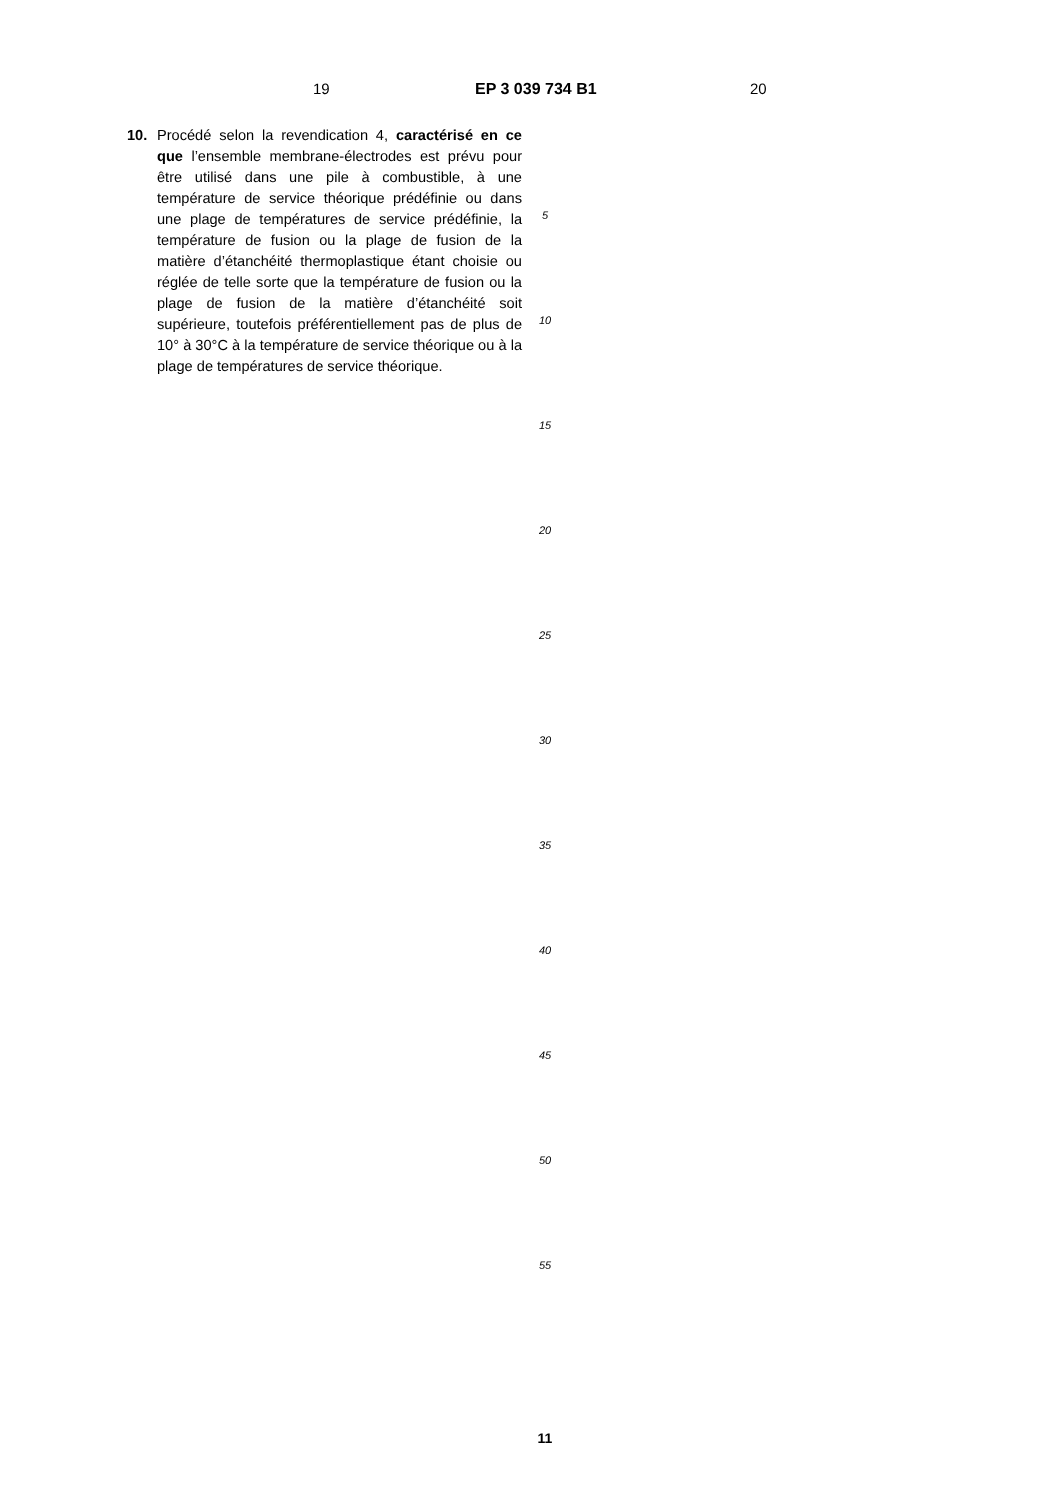19 EP 3 039 734 B1 20
10.
Procédé selon la revendication 4, caractérisé en ce que l’ensemble membrane-électrodes est prévu pour être utilisé dans une pile à combustible, à une température de service théorique prédéfinie ou dans une plage de températures de service prédéfinie, la température de fusion ou la plage de fusion de la matière d’étanchéité thermoplastique étant choisie ou réglée de telle sorte que la température de fusion ou la plage de fusion de la matière d’étanchéité soit supérieure, toutefois préférentiellement pas de plus de 10° à 30°C à la température de service théorique ou à la plage de températures de service théorique.
5
10
15
20
25
30
35
40
45
50
55
11